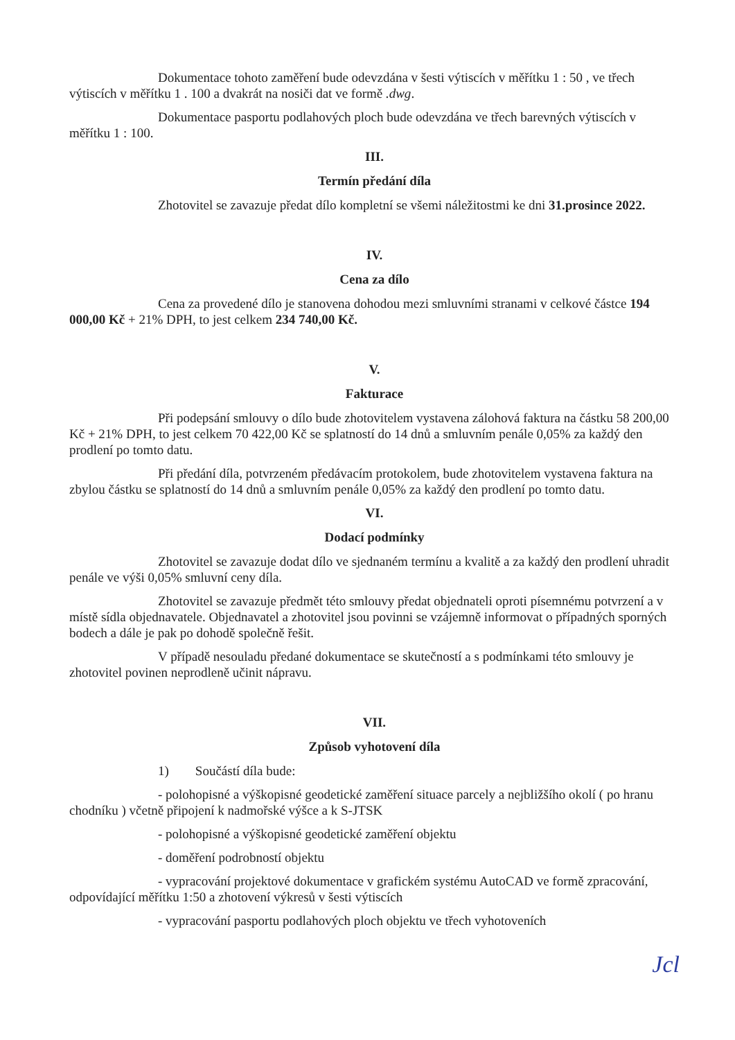Dokumentace tohoto zaměření bude odevzdána v šesti výtiscích v měřítku 1 : 50 , ve třech výtiscích v měřítku 1 . 100 a dvakrát na nosiči dat ve formě .dwg.
Dokumentace pasportu podlahových ploch bude odevzdána ve třech barevných výtiscích v měřítku 1 : 100.
III.
Termín předání díla
Zhotovitel se zavazuje předat dílo kompletní se všemi náležitostmi ke dni 31.prosince 2022.
IV.
Cena za dílo
Cena za provedené dílo je stanovena dohodou mezi smluvními stranami v celkové částce 194 000,00 Kč + 21% DPH, to jest celkem 234 740,00 Kč.
V.
Fakturace
Při podepsání smlouvy o dílo bude zhotovitelem vystavena zálohová faktura na částku 58 200,00 Kč + 21% DPH, to jest celkem 70 422,00 Kč se splatností do 14 dnů a smluvním penále 0,05% za každý den prodlení po tomto datu.
Při předání díla, potvrzeném předávacím protokolem, bude zhotovitelem vystavena faktura na zbylou částku se splatností do 14 dnů a smluvním penále 0,05% za každý den prodlení po tomto datu.
VI.
Dodací podmínky
Zhotovitel se zavazuje dodat dílo ve sjednaném termínu a kvalitě a za každý den prodlení uhradit penále ve výši 0,05% smluvní ceny díla.
Zhotovitel se zavazuje předmět této smlouvy předat objednateli oproti písemnému potvrzení a v místě sídla objednavatele. Objednavatel a zhotovitel jsou povinni se vzájemně informovat o případných sporných bodech a dále je pak po dohodě společně řešit.
V případě nesouladu předané dokumentace se skutečností a s podmínkami této smlouvy je zhotovitel povinen neprodleně učinit nápravu.
VII.
Způsob vyhotovení díla
1) Součástí díla bude:
- polohopisné a výškopisné geodetické zaměření situace parcely a nejbližšího okolí ( po hranu chodníku ) včetně připojení k nadmořské výšce a k S-JTSK
- polohopisné a výškopisné geodetické zaměření objektu
- doměření podrobností objektu
- vypracování projektové dokumentace v grafickém systému AutoCAD ve formě zpracování, odpovídající měřítku 1:50 a zhotovení výkresů v šesti výtiscích
- vypracování pasportu podlahových ploch objektu ve třech vyhotoveních
Jcl